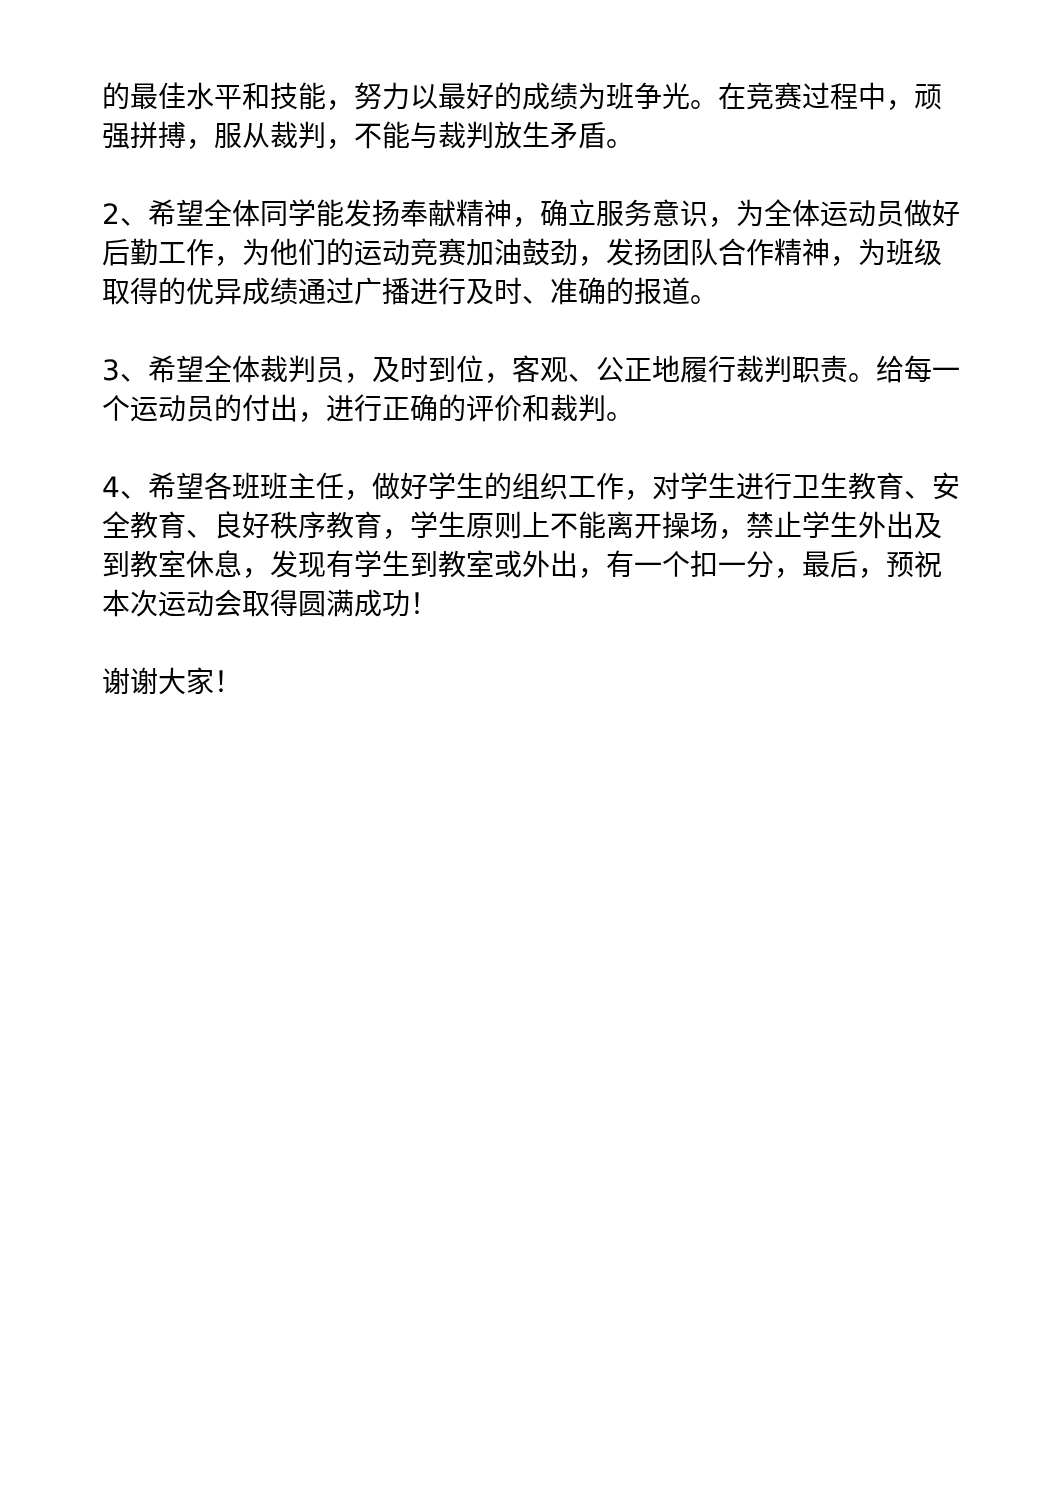的最佳水平和技能，努力以最好的成绩为班争光。在竞赛过程中，顽强拼搏，服从裁判，不能与裁判放生矛盾。
2、希望全体同学能发扬奉献精神，确立服务意识，为全体运动员做好后勤工作，为他们的运动竞赛加油鼓劲，发扬团队合作精神，为班级取得的优异成绩通过广播进行及时、准确的报道。
3、希望全体裁判员，及时到位，客观、公正地履行裁判职责。给每一个运动员的付出，进行正确的评价和裁判。
4、希望各班班主任，做好学生的组织工作，对学生进行卫生教育、安全教育、良好秩序教育，学生原则上不能离开操场，禁止学生外出及到教室休息，发现有学生到教室或外出，有一个扣一分，最后，预祝本次运动会取得圆满成功！
谢谢大家！